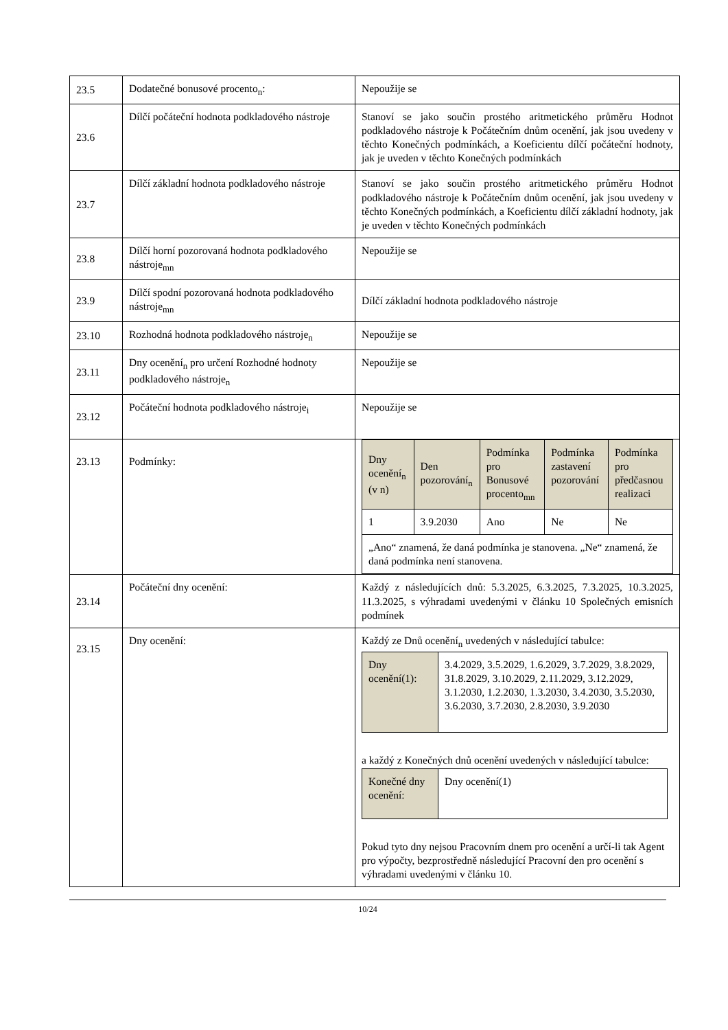| 23.5 | Dodatečné bonusové procento<sub>n</sub>: | Nepoužije se |
| 23.6 | Dílčí počáteční hodnota podkladového nástroje | Stanoví se jako součin prostého aritmetického průměru Hodnot podkladového nástroje k Počátečním dnům ocenění, jak jsou uvedeny v těchto Konečných podmínkách, a Koeficientu dílčí počáteční hodnoty, jak je uveden v těchto Konečných podmínkách |
| 23.7 | Dílčí základní hodnota podkladového nástroje | Stanoví se jako součin prostého aritmetického průměru Hodnot podkladového nástroje k Počátečním dnům ocenění, jak jsou uvedeny v těchto Konečných podmínkách, a Koeficientu dílčí základní hodnoty, jak je uveden v těchto Konečných podmínkách |
| 23.8 | Dílčí horní pozorovaná hodnota podkladového nástroje<sub>mn</sub> | Nepoužije se |
| 23.9 | Dílčí spodní pozorovaná hodnota podkladového nástroje<sub>mn</sub> | Dílčí základní hodnota podkladového nástroje |
| 23.10 | Rozhodná hodnota podkladového nástroje<sub>n</sub> | Nepoužije se |
| 23.11 | Dny ocenění<sub>n</sub> pro určení Rozhodné hodnoty podkladového nástroje<sub>n</sub> | Nepoužije se |
| 23.12 | Počáteční hodnota podkladového nástroje<sub>i</sub> | Nepoužije se |
| 23.13 | Podmínky: | / Dny ocenění<sub>n</sub> (v n) / Den pozorování<sub>n</sub> / Podmínka pro Bonusové procento<sub>mn</sub> / Podmínka zastavení pozorování / Podmínka pro předčasnou realizaci / / --- / --- / --- / --- / --- / / 1 / 3.9.2030 / Ano / Ne / Ne / / „Ano“ znamená, že daná podmínka je stanovena. „Ne“ znamená, že daná podmínka není stanovena. / / / / / |
| 23.14 | Počáteční dny ocenění: | Každý z následujících dnů: 5.3.2025, 6.3.2025, 7.3.2025, 10.3.2025, 11.3.2025, s výhradami uvedenými v článku 10 Společných emisních podmínek |
| 23.15 | Dny ocenění: | Každý ze Dnů ocenění<sub>n</sub> uvedených v následující tabulce: / Dny ocenění(1): / 3.4.2029, 3.5.2029, 1.6.2029, 3.7.2029, 3.8.2029, 31.8.2029, 3.10.2029, 2.11.2029, 3.12.2029, 3.1.2030, 1.2.2030, 1.3.2030, 3.4.2030, 3.5.2030, 3.6.2030, 3.7.2030, 2.8.2030, 3.9.2030 / a každý z Konečných dnů ocenění uvedených v následující tabulce: / Konečné dny ocenění: / Dny ocenění(1) / Pokud tyto dny nejsou Pracovním dnem pro ocenění a určí-li tak Agent pro výpočty, bezprostředně následující Pracovní den pro ocenění s výhradami uvedenými v článku 10. |
10/24